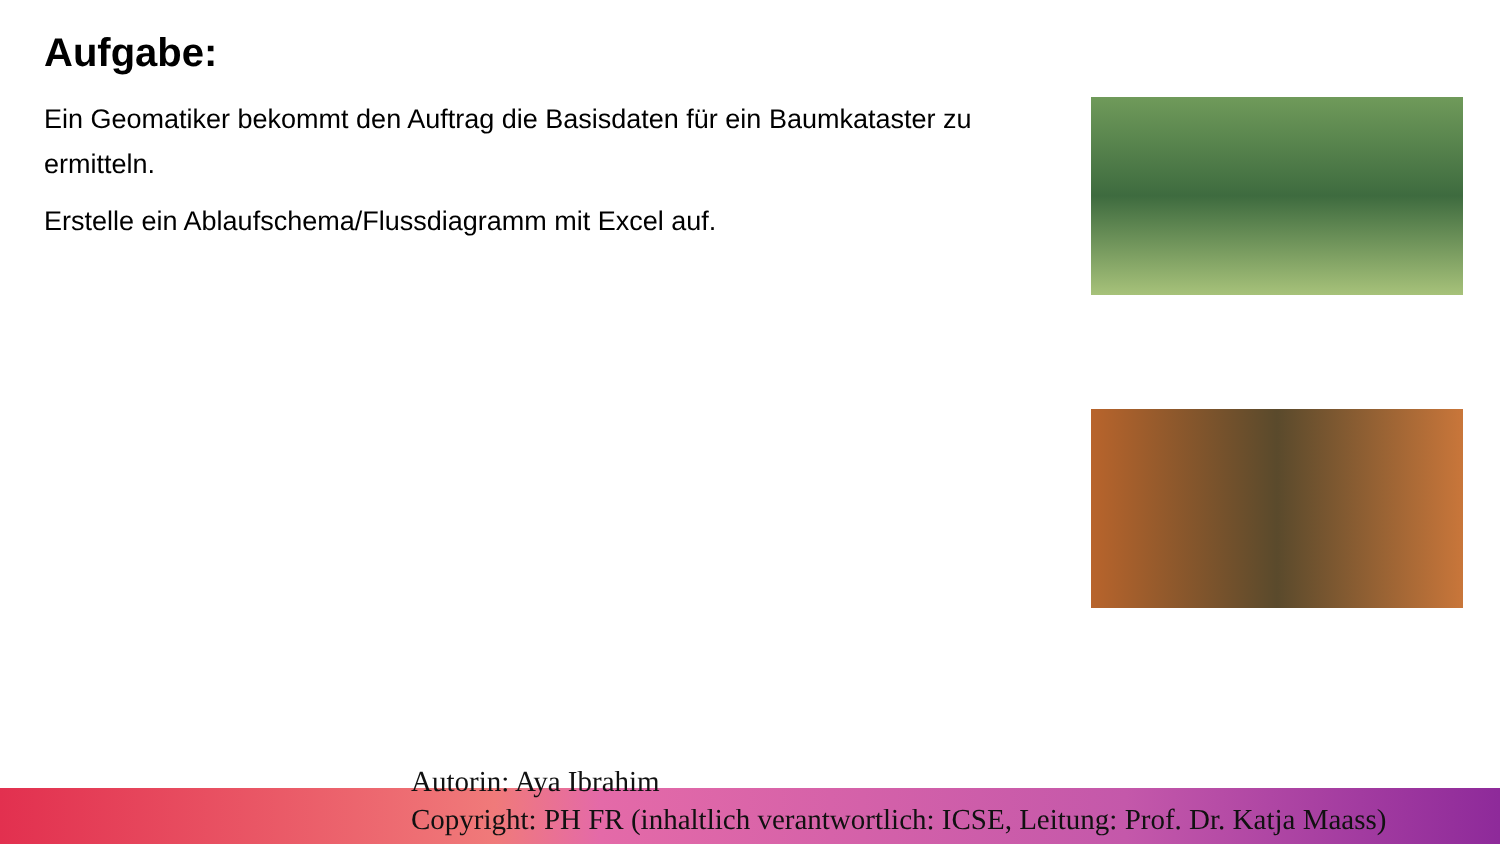Aufgabe:
Ein Geomatiker bekommt den Auftrag die Basisdaten für ein Baumkataster zu ermitteln.
Erstelle ein Ablaufschema/Flussdiagramm mit Excel auf.
Autorin: Aya Ibrahim
Copyright: PH FR (inhaltlich verantwortlich: ICSE, Leitung: Prof. Dr. Katja Maass)